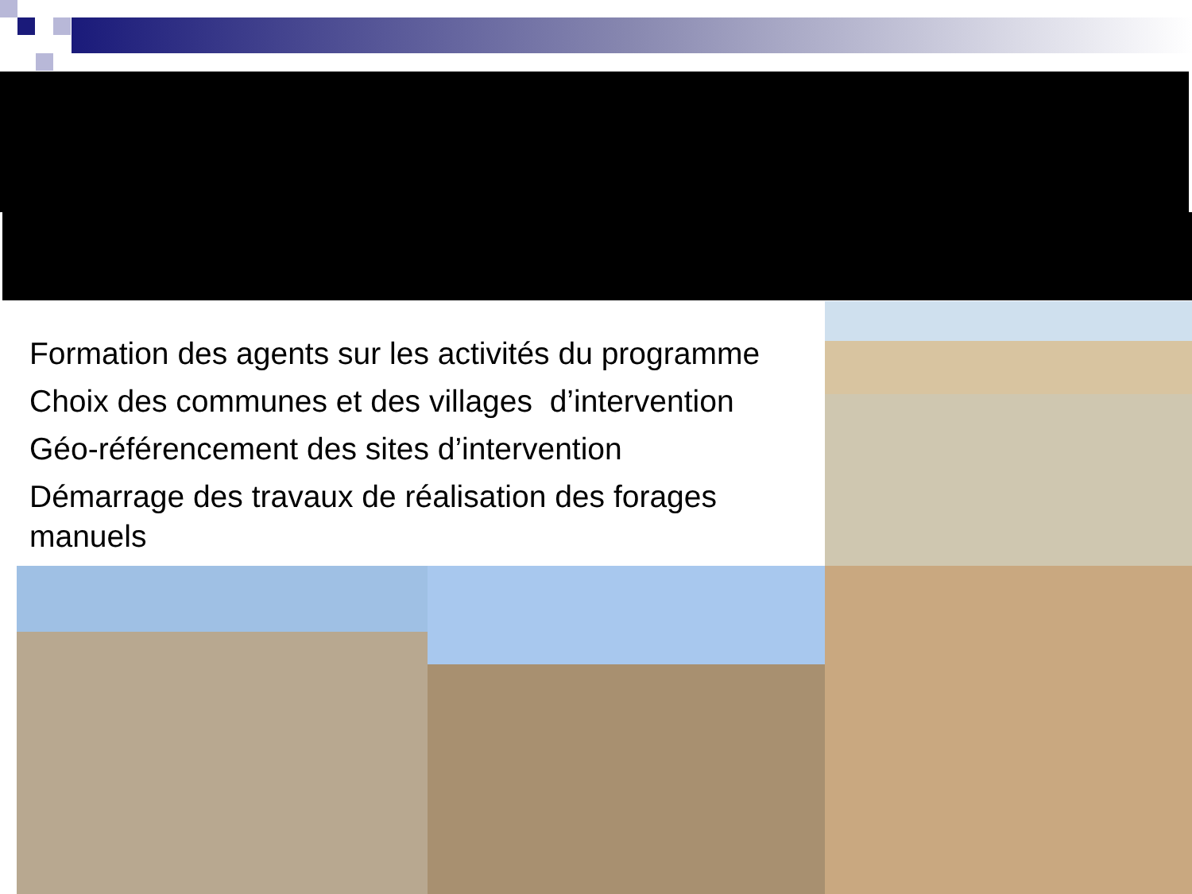Formation des agents sur les activités du programme
Choix des communes et des villages d’intervention
Géo-référencement des sites d’intervention
Démarrage des travaux de réalisation des forages manuels